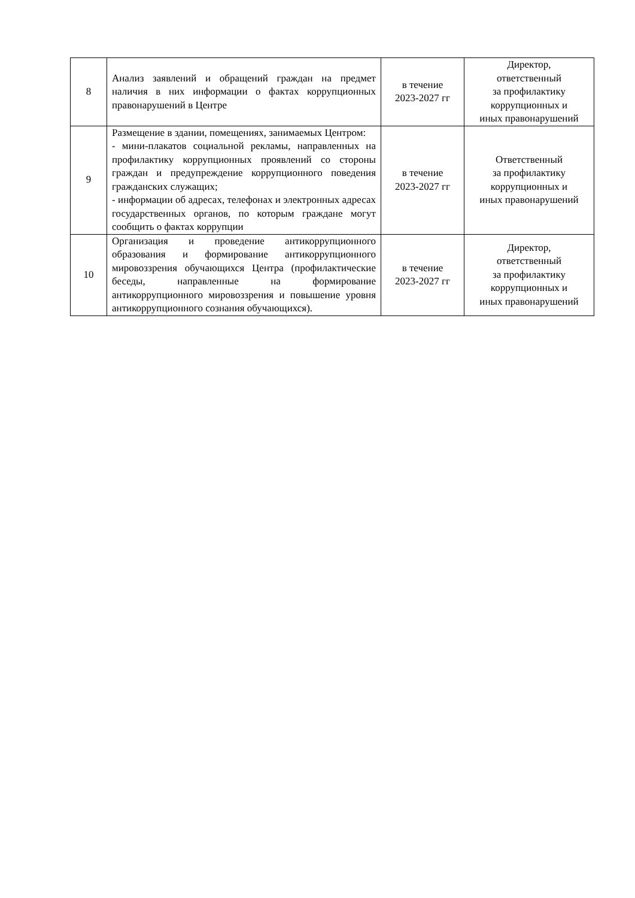| 8 | Анализ заявлений и обращений граждан на предмет наличия в них информации о фактах коррупционных правонарушений в Центре | в течение 2023-2027 гг | Директор, ответственный за профилактику коррупционных и иных правонарушений |
| 9 | Размещение в здании, помещениях, занимаемых Центром: - мини-плакатов социальной рекламы, направленных на профилактику коррупционных проявлений со стороны граждан и предупреждение коррупционного поведения гражданских служащих; - информации об адресах, телефонах и электронных адресах государственных органов, по которым граждане могут сообщить о фактах коррупции | в течение 2023-2027 гг | Ответственный за профилактику коррупционных и иных правонарушений |
| 10 | Организация и проведение антикоррупционного образования и формирование антикоррупционного мировоззрения обучающихся Центра (профилактические беседы, направленные на формирование антикоррупционного мировоззрения и повышение уровня антикоррупционного сознания обучающихся). | в течение 2023-2027 гг | Директор, ответственный за профилактику коррупционных и иных правонарушений |